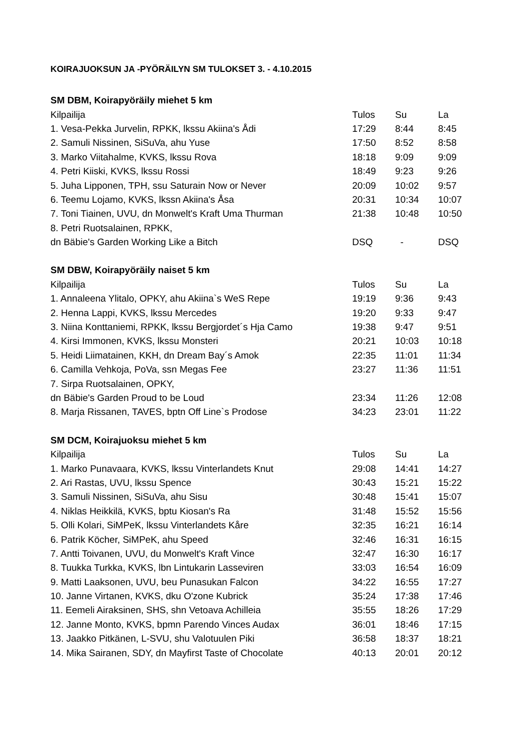KOIRAJUOKSUN JA -PYÖRÄILYN SM TULOKSET 3. - 4.10.2015
| SM DBM, Koirapyöräily miehet 5 km | | | |
| --- | --- | --- | --- |
| Kilpailija | Tulos | Su | La |
| 1. Vesa-Pekka Jurvelin, RPKK, lkssu Akiina's Ådi | 17:29 | 8:44 | 8:45 |
| 2. Samuli Nissinen, SiSuVa, ahu Yuse | 17:50 | 8:52 | 8:58 |
| 3. Marko Viitahalme, KVKS, lkssu Rova | 18:18 | 9:09 | 9:09 |
| 4. Petri Kiiski, KVKS, lkssu Rossi | 18:49 | 9:23 | 9:26 |
| 5. Juha Lipponen, TPH, ssu Saturain Now or Never | 20:09 | 10:02 | 9:57 |
| 6. Teemu Lojamo, KVKS, lkssn Akiina's Åsa | 20:31 | 10:34 | 10:07 |
| 7. Toni Tiainen, UVU, dn Monwelt's Kraft Uma Thurman | 21:38 | 10:48 | 10:50 |
| 8. Petri Ruotsalainen, RPKK, | | | |
| dn Bäbie's Garden Working Like a Bitch | DSQ | - | DSQ |
| SM DBW, Koirapyöräily naiset 5 km | | | |
| --- | --- | --- | --- |
| Kilpailija | Tulos | Su | La |
| 1. Annaleena Ylitalo, OPKY, ahu Akiina`s WeS Repe | 19:19 | 9:36 | 9:43 |
| 2. Henna Lappi, KVKS, lkssu Mercedes | 19:20 | 9:33 | 9:47 |
| 3. Niina Konttaniemi, RPKK, lkssu Bergjordet´s Hja Camo | 19:38 | 9:47 | 9:51 |
| 4. Kirsi Immonen, KVKS, lkssu Monsteri | 20:21 | 10:03 | 10:18 |
| 5. Heidi Liimatainen, KKH, dn Dream Bay´s Amok | 22:35 | 11:01 | 11:34 |
| 6. Camilla Vehkoja, PoVa, ssn Megas Fee | 23:27 | 11:36 | 11:51 |
| 7. Sirpa Ruotsalainen, OPKY, | | | |
| dn Bäbie's Garden Proud to be Loud | 23:34 | 11:26 | 12:08 |
| 8. Marja Rissanen, TAVES, bptn Off Line`s Prodose | 34:23 | 23:01 | 11:22 |
| SM DCM, Koirajuoksu miehet 5 km | | | |
| --- | --- | --- | --- |
| Kilpailija | Tulos | Su | La |
| 1. Marko Punavaara, KVKS, lkssu Vinterlandets Knut | 29:08 | 14:41 | 14:27 |
| 2. Ari Rastas, UVU, lkssu Spence | 30:43 | 15:21 | 15:22 |
| 3. Samuli Nissinen, SiSuVa, ahu Sisu | 30:48 | 15:41 | 15:07 |
| 4. Niklas Heikkilä, KVKS, bptu Kiosan's Ra | 31:48 | 15:52 | 15:56 |
| 5. Olli Kolari, SiMPeK, lkssu Vinterlandets Kåre | 32:35 | 16:21 | 16:14 |
| 6. Patrik Köcher, SiMPeK, ahu Speed | 32:46 | 16:31 | 16:15 |
| 7. Antti Toivanen, UVU, du Monwelt's Kraft Vince | 32:47 | 16:30 | 16:17 |
| 8. Tuukka Turkka, KVKS, lbn Lintukarin Lasseviren | 33:03 | 16:54 | 16:09 |
| 9. Matti Laaksonen, UVU, beu Punasukan Falcon | 34:22 | 16:55 | 17:27 |
| 10. Janne Virtanen, KVKS, dku O'zone Kubrick | 35:24 | 17:38 | 17:46 |
| 11. Eemeli Airaksinen, SHS, shn Vetoava Achilleia | 35:55 | 18:26 | 17:29 |
| 12. Janne Monto, KVKS, bpmn Parendo Vinces Audax | 36:01 | 18:46 | 17:15 |
| 13. Jaakko Pitkänen, L-SVU, shu Valotuulen Piki | 36:58 | 18:37 | 18:21 |
| 14. Mika Sairanen, SDY, dn Mayfirst Taste of Chocolate | 40:13 | 20:01 | 20:12 |